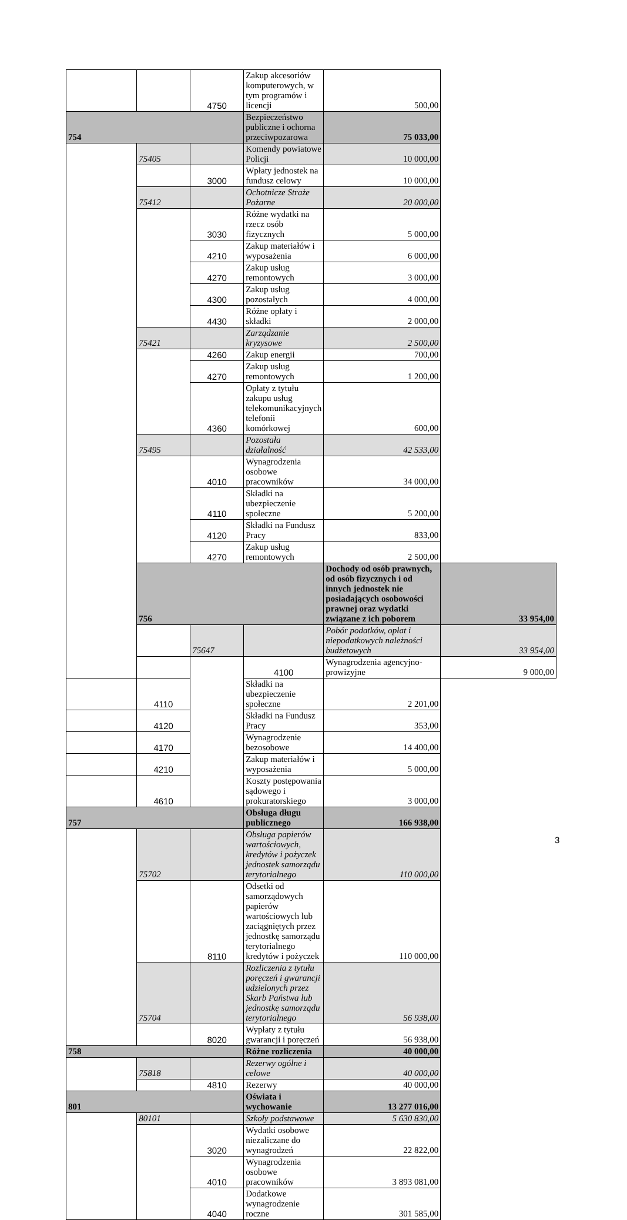| | | 4750 | Zakup akcesoriów komputerowych, w tym programów i licencji | 500,00 | |
| 754 | | | Bezpieczeństwo publiczne i ochorna przeciwpozarowa | 75 033,00 | |
| | 75405 | | Komendy powiatowe Policji | 10 000,00 | |
| | | 3000 | Wpłaty jednostek na fundusz celowy | 10 000,00 | |
| | 75412 | | Ochotnicze Straże Pożarne | 20 000,00 | |
| | | 3030 | Różne wydatki na rzecz osób fizycznych | 5 000,00 | |
| | | 4210 | Zakup materiałów i wyposażenia | 6 000,00 | |
| | | 4270 | Zakup usług remontowych | 3 000,00 | |
| | | 4300 | Zakup usług pozostałych | 4 000,00 | |
| | | 4430 | Różne opłaty i składki | 2 000,00 | |
| | 75421 | | Zarządzanie kryzysowe | 2 500,00 | |
| | | 4260 | Zakup energii | 700,00 | |
| | | 4270 | Zakup usług remontowych | 1 200,00 | |
| | | 4360 | Opłaty z tytułu zakupu usług telekomunikacyjnych telefonii komórkowej | 600,00 | |
| | 75495 | | Pozostała działalność | 42 533,00 | |
| | | 4010 | Wynagrodzenia osobowe pracowników | 34 000,00 | |
| | | 4110 | Składki na ubezpieczenie społeczne | 5 200,00 | |
| | | 4120 | Składki na Fundusz Pracy | 833,00 | |
| | | 4270 | Zakup usług remontowych | 2 500,00 | |
| | 756 | | | Dochody od osób prawnych, od osób fizycznych i od innych jednostek nie posiadających osobowości prawnej oraz wydatki związane z ich poborem | 33 954,00 |
| | | 75647 | | Pobór podatków, opłat i niepodatkowych należności budżetowych | 33 954,00 |
| | | | 4100 | Wynagrodzenia agencyjno-prowizyjne | 9 000,00 |
| | 4110 | | Składki na ubezpieczenie społeczne | 2 201,00 | |
| | 4120 | | Składki na Fundusz Pracy | 353,00 | |
| | 4170 | | Wynagrodzenie bezosobowe | 14 400,00 | |
| | 4210 | | Zakup materiałów i wyposażenia | 5 000,00 | |
| | 4610 | | Koszty postępowania sądowego i prokuratorskiego | 3 000,00 | |
| 757 | | | Obsługa długu publicznego | 166 938,00 | |
| | 75702 | | Obsługa papierów wartościowych, kredytów i pożyczek jednostek samorządu terytorialnego | 110 000,00 | |
| | | 8110 | Odsetki od samorządowych papierów wartościowych lub zaciągniętych przez jednostkę samorządu terytorialnego kredytów i pożyczek | 110 000,00 | |
| | 75704 | | Rozliczenia z tytułu poręczeń i gwarancji udzielonych przez Skarb Państwa lub jednostkę samorządu terytorialnego | 56 938,00 | |
| | | 8020 | Wypłaty z tytułu gwarancji i poręczeń | 56 938,00 | |
| 758 | | | Różne rozliczenia | 40 000,00 | |
| | 75818 | | Rezerwy ogólne i celowe | 40 000,00 | |
| | | 4810 | Rezerwy | 40 000,00 | |
| 801 | | | Oświata i wychowanie | 13 277 016,00 | |
| | 80101 | | Szkoły podstawowe | 5 630 830,00 | |
| | | 3020 | Wydatki osobowe niezaliczane do wynagrodzeń | 22 822,00 | |
| | | 4010 | Wynagrodzenia osobowe pracowników | 3 893 081,00 | |
| | | 4040 | Dodatkowe wynagrodzenie roczne | 301 585,00 | |
3